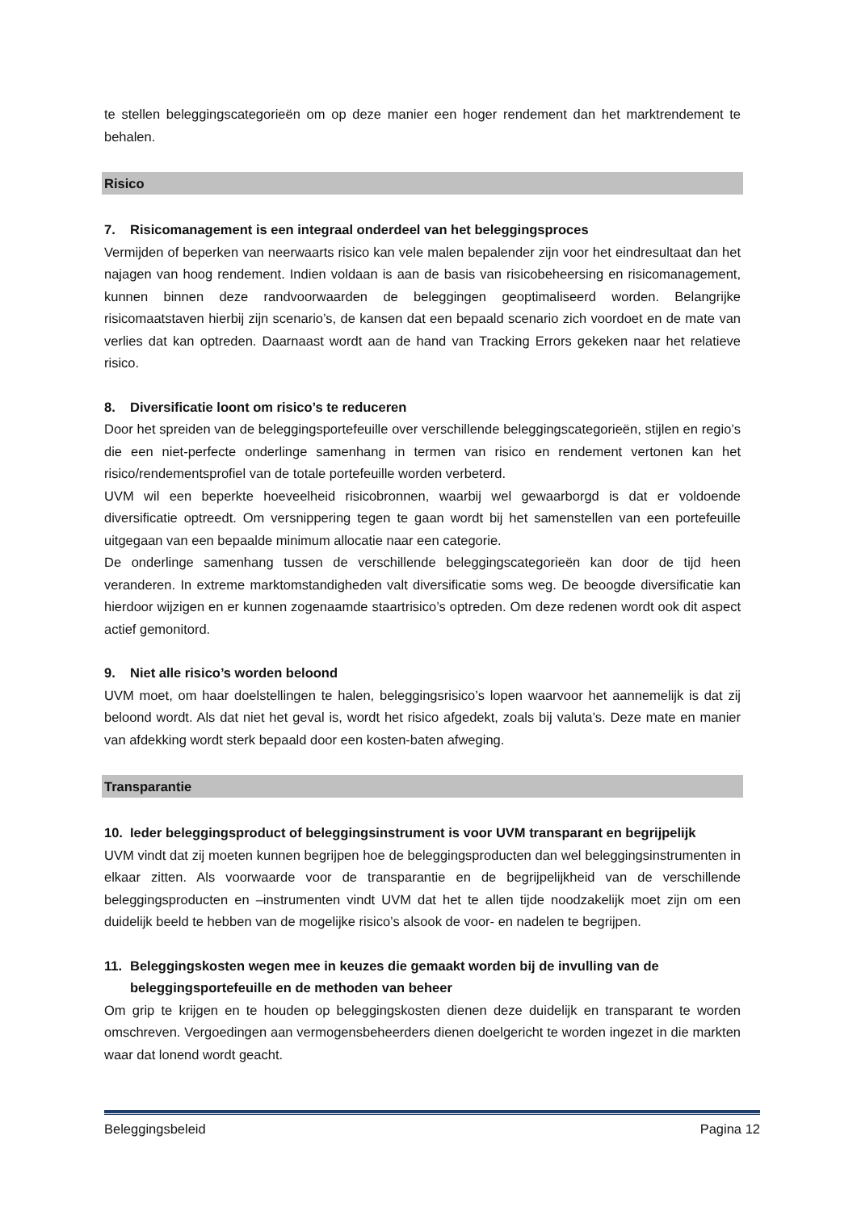te stellen beleggingscategorieën om op deze manier een hoger rendement dan het marktrendement te behalen.
Risico
7. Risicomanagement is een integraal onderdeel van het beleggingsproces
Vermijden of beperken van neerwaarts risico kan vele malen bepalender zijn voor het eindresultaat dan het najagen van hoog rendement. Indien voldaan is aan de basis van risicobeheersing en risicomanagement, kunnen binnen deze randvoorwaarden de beleggingen geoptimaliseerd worden. Belangrijke risicomaatstaven hierbij zijn scenario’s, de kansen dat een bepaald scenario zich voordoet en de mate van verlies dat kan optreden. Daarnaast wordt aan de hand van Tracking Errors gekeken naar het relatieve risico.
8. Diversificatie loont om risico’s te reduceren
Door het spreiden van de beleggingsportefeuille over verschillende beleggingscategorieën, stijlen en regio’s die een niet-perfecte onderlinge samenhang in termen van risico en rendement vertonen kan het risico/rendementsprofiel van de totale portefeuille worden verbeterd.
UVM wil een beperkte hoeveelheid risicobronnen, waarbij wel gewaarborgd is dat er voldoende diversificatie optreedt. Om versnippering tegen te gaan wordt bij het samenstellen van een portefeuille uitgegaan van een bepaalde minimum allocatie naar een categorie.
De onderlinge samenhang tussen de verschillende beleggingscategorieën kan door de tijd heen veranderen. In extreme marktomstandigheden valt diversificatie soms weg. De beoogde diversificatie kan hierdoor wijzigen en er kunnen zogenaamde staartrisico’s optreden. Om deze redenen wordt ook dit aspect actief gemonitord.
9. Niet alle risico’s worden beloond
UVM moet, om haar doelstellingen te halen, beleggingsrisico’s lopen waarvoor het aannemelijk is dat zij beloond wordt. Als dat niet het geval is, wordt het risico afgedekt, zoals bij valuta’s. Deze mate en manier van afdekking wordt sterk bepaald door een kosten-baten afweging.
Transparantie
10. Ieder beleggingsproduct of beleggingsinstrument is voor UVM transparant en begrijpelijk
UVM vindt dat zij moeten kunnen begrijpen hoe de beleggingsproducten dan wel beleggingsinstrumenten in elkaar zitten. Als voorwaarde voor de transparantie en de begrijpelijkheid van de verschillende beleggingsproducten en –instrumenten vindt UVM dat het te allen tijde noodzakelijk moet zijn om een duidelijk beeld te hebben van de mogelijke risico’s alsook de voor- en nadelen te begrijpen.
11. Beleggingskosten wegen mee in keuzes die gemaakt worden bij de invulling van de beleggingsportefeuille en de methoden van beheer
Om grip te krijgen en te houden op beleggingskosten dienen deze duidelijk en transparant te worden omschreven. Vergoedingen aan vermogensbeheerders dienen doelgericht te worden ingezet in die markten waar dat lonend wordt geacht.
Beleggingsbeleid Pagina 12